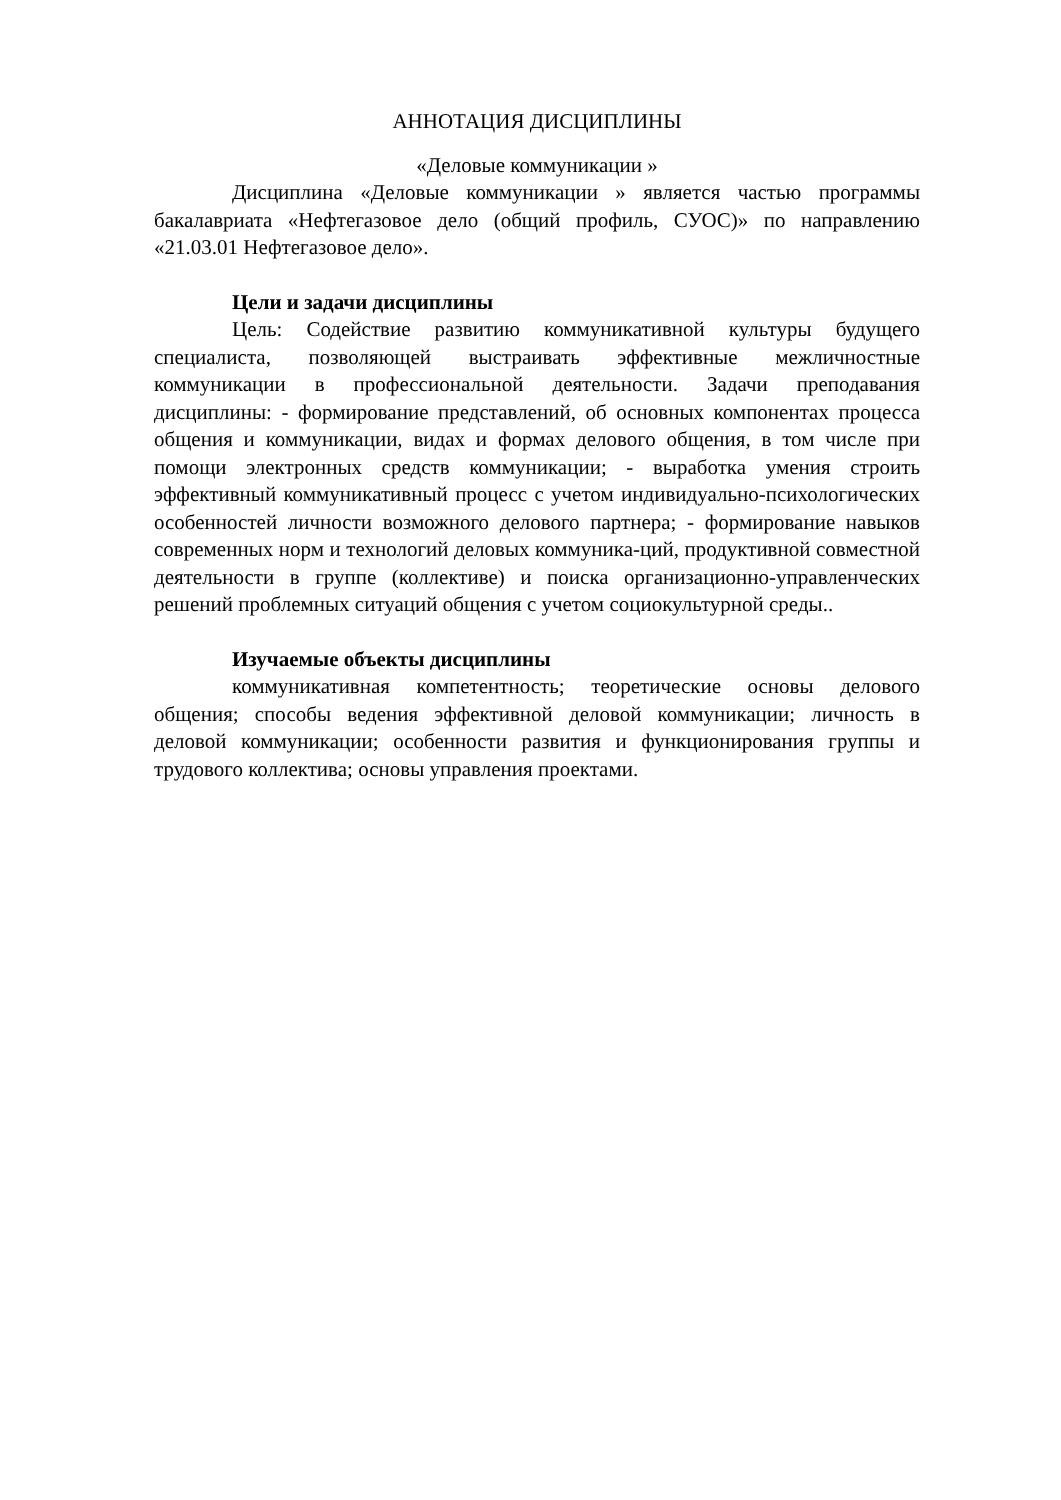АННОТАЦИЯ ДИСЦИПЛИНЫ
«Деловые коммуникации »
Дисциплина «Деловые коммуникации » является частью программы бакалавриата «Нефтегазовое дело (общий профиль, СУОС)» по направлению «21.03.01 Нефтегазовое дело».
Цели и задачи дисциплины
Цель: Содействие развитию коммуникативной культуры будущего специалиста, позволяющей выстраивать эффективные межличностные коммуникации в профессиональной деятельности. Задачи преподавания дисциплины: - формирование представлений, об основных компонентах процесса общения и коммуникации, видах и формах делового общения, в том числе при помощи электронных средств коммуникации; - выработка умения строить эффективный коммуникативный процесс с учетом индивидуально-психологических особенностей личности возможного делового партнера; - формирование навыков современных норм и технологий деловых коммуника-ций, продуктивной совместной деятельности в группе (коллективе) и поиска организационно-управленческих решений проблемных ситуаций общения с учетом социокультурной среды..
Изучаемые объекты дисциплины
коммуникативная компетентность; теоретические основы делового общения; способы ведения эффективной деловой коммуникации; личность в деловой коммуникации; особенности развития и функционирования группы и трудового коллектива; основы управления проектами.